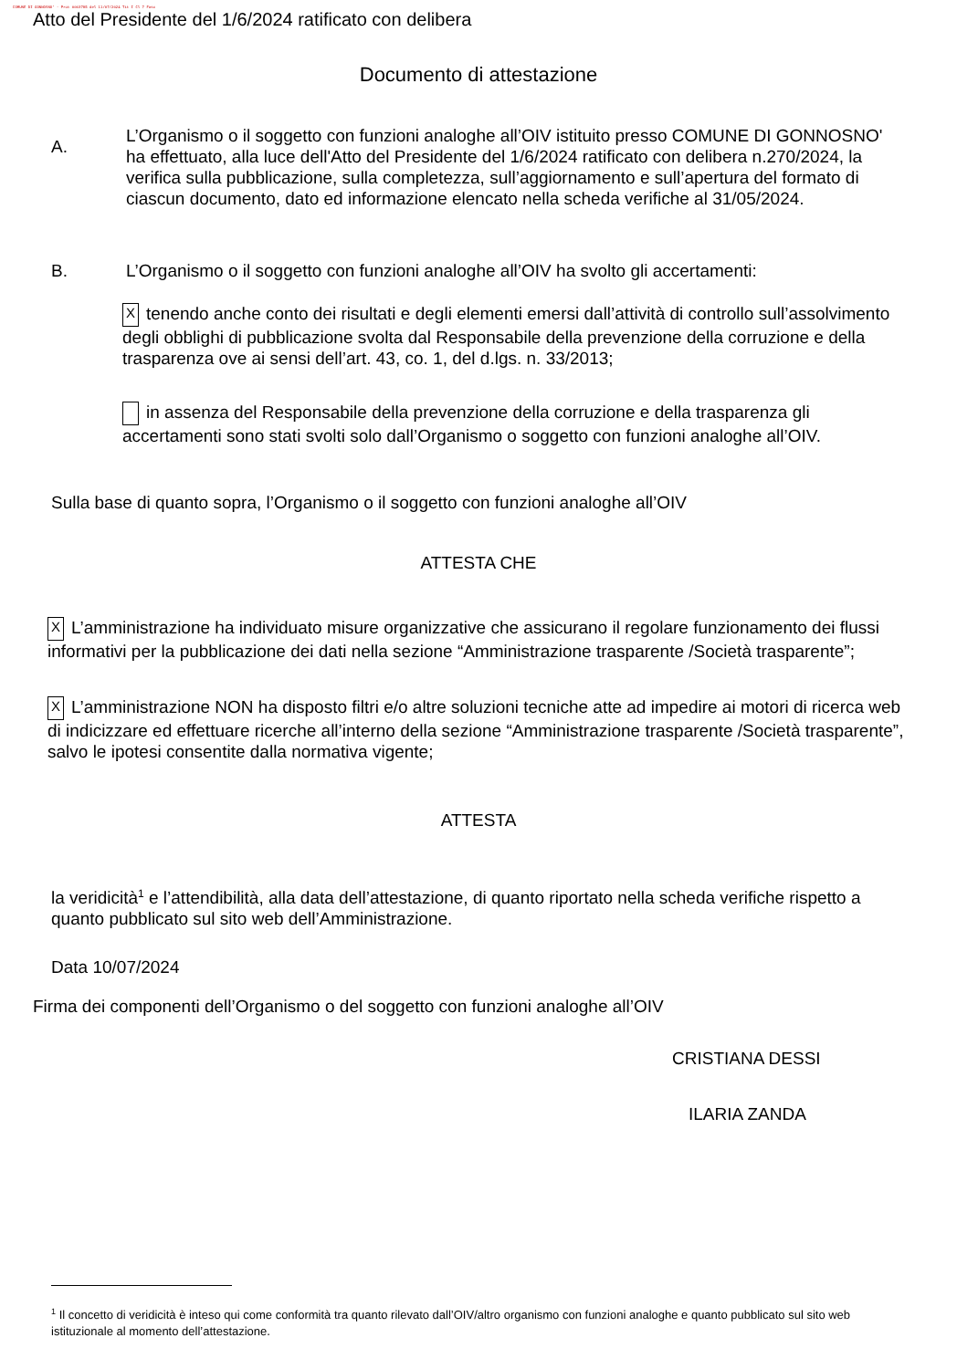COMUNE DI GONNOSNO' - Prot 0003795 del 11/07/2024 Tit I Cl 7 Fasc
Atto del Presidente del 1/6/2024 ratificato con delibera
Documento di attestazione
A.
L’Organismo o il soggetto con funzioni analoghe all’OIV istituito presso COMUNE DI GONNOSNO' ha effettuato, alla luce dell'Atto del Presidente del 1/6/2024 ratificato con delibera n.270/2024, la verifica sulla pubblicazione, sulla completezza, sull’aggiornamento e sull’apertura del formato di ciascun documento, dato ed informazione elencato nella scheda verifiche al 31/05/2024.
B. L’Organismo o il soggetto con funzioni analoghe all’OIV ha svolto gli accertamenti:
Xtenendo anche conto dei risultati e degli elementi emersi dall’attività di controllo sull’assolvimento degli obblighi di pubblicazione svolta dal Responsabile della prevenzione della corruzione e della trasparenza ove ai sensi dell’art. 43, co. 1, del d.lgs. n. 33/2013;
in assenza del Responsabile della prevenzione della corruzione e della trasparenza gli accertamenti sono stati svolti solo dall’Organismo o soggetto con funzioni analoghe all’OIV.
Sulla base di quanto sopra, l’Organismo o il soggetto con funzioni analoghe all’OIV
ATTESTA CHE
X L’amministrazione ha individuato misure organizzative che assicurano il regolare funzionamento dei flussi informativi per la pubblicazione dei dati nella sezione “Amministrazione trasparente /Società trasparente”;
X L’amministrazione NON ha disposto filtri e/o altre soluzioni tecniche atte ad impedire ai motori di ricerca web di indicizzare ed effettuare ricerche all’interno della sezione “Amministrazione trasparente /Società trasparente”, salvo le ipotesi consentite dalla normativa vigente;
ATTESTA
la veridicità<sup>1</sup> e l’attendibilità, alla data dell’attestazione, di quanto riportato nella scheda verifiche rispetto a quanto pubblicato sul sito web dell’Amministrazione.
Data 10/07/2024
Firma dei componenti dell’Organismo o del soggetto con funzioni analoghe all’OIV
CRISTIANA DESSI
ILARIA ZANDA
<sup>1</sup> Il concetto di veridicità è inteso qui come conformità tra quanto rilevato dall’OIV/altro organismo con funzioni analoghe e quanto pubblicato sul sito web istituzionale al momento dell’attestazione.